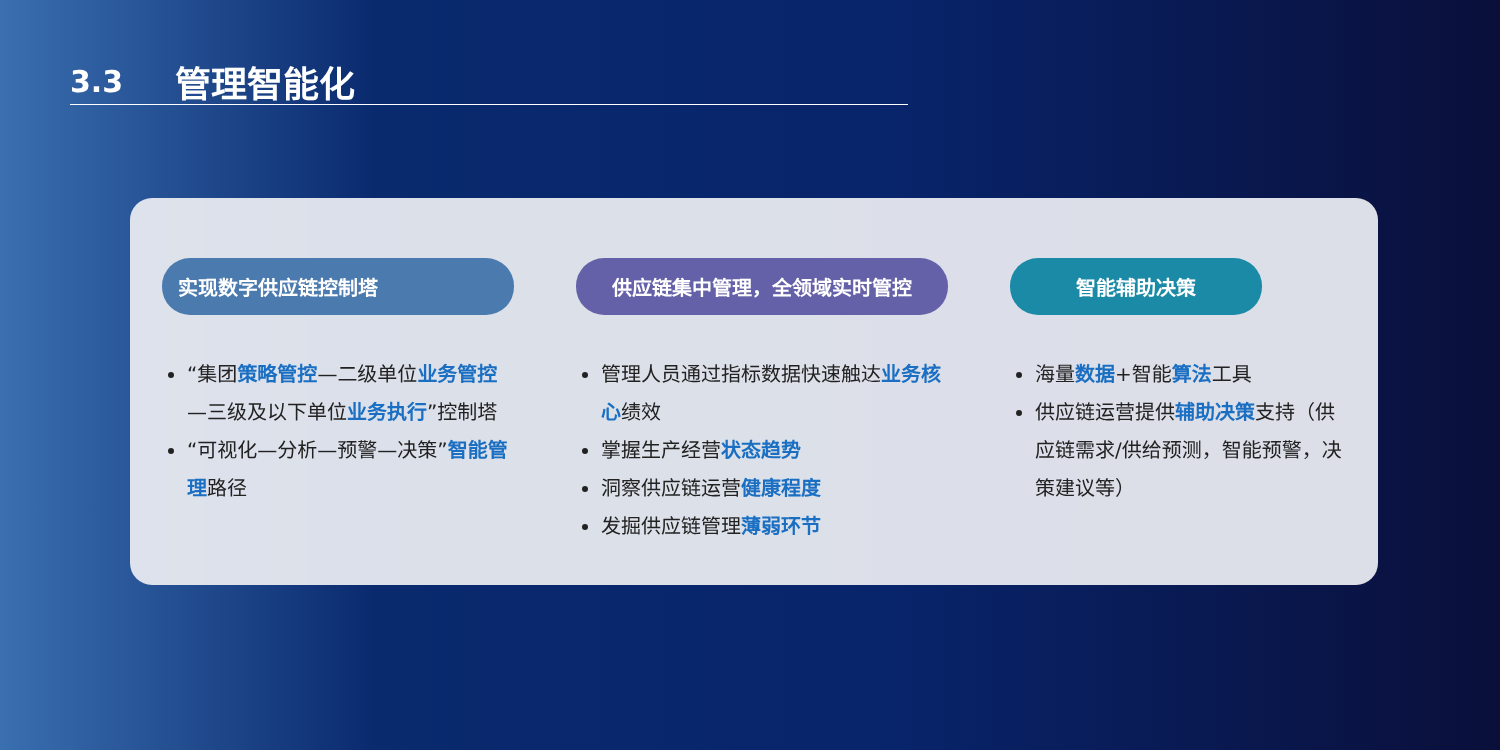3.3
管理智能化
实现数字供应链控制塔
“集团策略管控—二级单位业务管控—三级及以下单位业务执行”控制塔
“可视化—分析—预警—决策”智能管理路径
供应链集中管理，全领域实时管控
管理人员通过指标数据快速触达业务核心绩效
掌握生产经营状态趋势
洞察供应链运营健康程度
发掘供应链管理薄弱环节
智能辅助决策
海量数据+智能算法工具
供应链运营提供辅助决策支持（供应链需求/供给预测，智能预警，决策建议等）